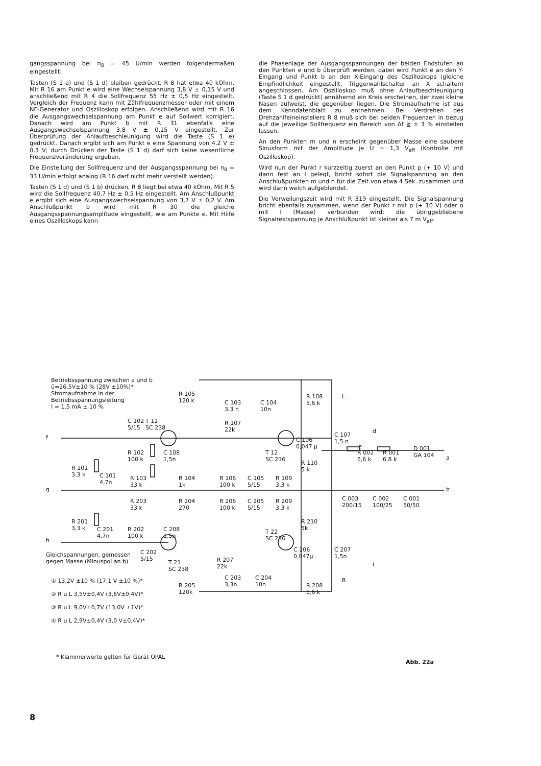gangsspannung bei n<sub>8</sub> = 45 U/min werden folgendermaßen eingestellt:
Tasten (S 1 a) und (S 1 d) bleiben gedrückt, R 8 hat etwa 40 kOhm. Mit R 16 am Punkt e wird eine Wechselspannung 3,8 V ± 0,15 V und anschließend mit R 4 die Sollfrequenz 55 Hz ± 0,5 Hz eingestellt. Vergleich der Frequenz kann mit Zählfrequenzmesser oder mit einem NF-Generator und Oszilloskop erfolgen. Anschließend wird mit R 16 die Ausgangswechselspannung am Punkt e auf Sollwert korrigiert. Danach wird am Punkt b mit R 31 ebenfalls eine Ausgangswechselspannung 3,8 V ± 0,15 V eingestellt. Zur Überprüfung der Anlaufbeschleunigung wird die Taste (S 1 e) gedrückt. Danach ergibt sich am Punkt e eine Spannung von 4,2 V ± 0,3 V; durch Drücken der Taste (S 1 d) darf sich keine wesentliche Frequenzveränderung ergeben.
Die Einstellung der Sollfrequenz und der Ausgangsspannung bei n<sub>8</sub> = 33 U/min erfolgt analog (R 16 darf nicht mehr verstellt werden).
Tasten (S 1 d) und (S 1 b) drücken, R 8 liegt bei etwa 40 kOhm. Mit R 5 wird die Sollfrequenz 40,7 Hz ± 0,5 Hz eingestellt. Am Anschlußpunkt e ergibt sich eine Ausgangswechselspannung von 3,7 V ± 0,2 V. Am Anschlußpunkt b wird mit R 30 die gleiche Ausgangsspannungsamplitude eingestellt, wie am Punkte e. Mit Hilfe eines Oszilloskops kann
die Phasenlage der Ausgangsspannungen der beiden Endstufen an den Punkten e und b überprüft werden; dabei wird Punkt e an den Y-Eingang und Punkt b an den X-Eingang des Oszilloskops (gleiche Empfindlichkeit eingestellt, Triggerwahlschalter an X schalten) angeschlossen. Am Oszilloskop muß ohne Anlaufbeschleunigung (Taste S 1 d gedrückt) annähernd ein Kreis erscheinen, der zwei kleine Nasen aufweist, die gegenüber liegen. Die Stromaufnahme ist aus dem Kenndatenblatt zu entnehmen. Bei Verdrehen des Drehzahlfeineinstellers R 8 muß sich bei beiden Frequenzen in bezug auf die jeweilige Sollfrequenz ein Bereich von Δf ≧ ± 3 % einstellen lassen.
An den Punkten m und n erscheint gegenüber Masse eine saubere Sinusform mit der Amplitude je U = 1,3 V<sub>eff</sub> (Kontrolle mit Oszilloskop).
Wird nun der Punkt r kurzzeitig zuerst an den Punkt p (+ 10 V) und dann fest an l gelegt, bricht sofort die Signalspannung an den Anschlußpunkten m und n für die Zeit von etwa 4 Sek. zusammen und wird dann weich aufgeblendet.
Die Verweilungszeit wird mit R 319 eingestellt. Die Signalspannung bricht ebenfalls zusammen, wenn der Punkt r mit p (+ 10 V) oder o mit l (Masse) verbunden wird; die übriggebliebene Signalrestspannung je Anschlußpunkt ist kleiner als 7 m V<sub>eff</sub>.
Betriebsspannung zwischen a und b
ũ=26,5V±10 % (28V ±10%)*
Stromaufnahme in der
Betriebsspannungsleitung
I = 1,5 mA ± 10 %
f
g
h
L
R
d
e
a
b
i
R 105
120 k
C 103
3,3 n
C 104
10n
R 108
5,6 k
C 102
5/15
T 11
SC 238
R 107
22k
C 106
0,047 µ
C 107
1,5 n
R 102
100 k
C 108
1,5n
T 12
SC 236
R 110
5 k
R 002
5,6 k
R 001
6,8 k
D 001
GA 104
R 101
3,3 k
C 101
4,7n
R 103
33 k
R 104
1k
R 106
100 k
C 105
5/15
R 109
3,3 k
C 003
200/15
C 002
100/25
C 001
50/50
R 203
33 k
R 204
270
R 206
100 k
C 205
5/15
R 209
3,3 k
R 201
3,3 k
C 201
4,7n
R 202
100 k
C 208
1,5n
R 210
5k
T 22
SC 236
C 206
0,047µ
C 207
1,5n
Gleichspannungen, gemessen
gegen Masse (Minuspol an b)
C 202
5/15
T 21
SC 238
R 207
22k
C 203
3,3n
C 204
10n
R 205
120k
R 208
5,6 k
① 13,2V ±10 % (17,1 V ±10 %)*
② R u.L 3,5V±0,4V (3,6V±0,4V)*
③ R u.L 9,0V±0,7V (13,0V ±1V)*
④ R u.L 2,9V±0,4V (3,0 V±0,4V)*
* Klammerwerte gelten für Gerät OPAL
Abb. 22a
8